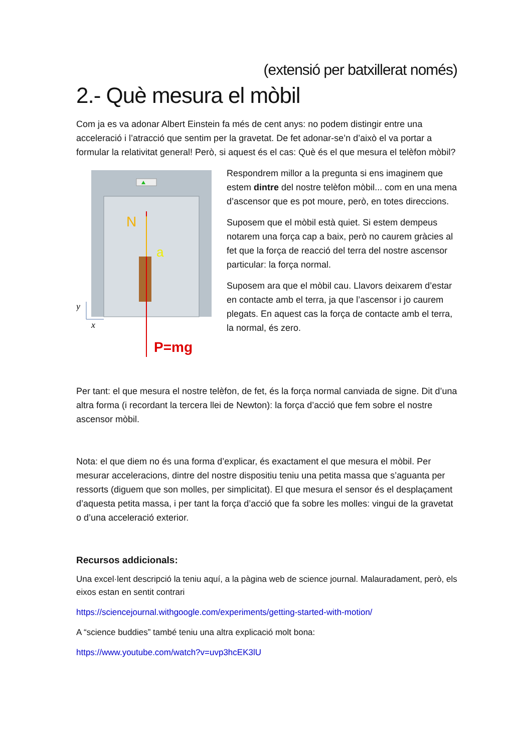(extensió per batxillerat només)
2.- Què mesura el mòbil
Com ja es va adonar Albert Einstein fa més de cent anys: no podem distingir entre una acceleració i l’atracció que sentim per la gravetat. De fet adonar-se’n d’això el va portar a formular la relativitat general! Però, si aquest és el cas: Què és el que mesura el telèfon mòbil?
N
a
P=mg
y
x
Respondrem millor a la pregunta si ens imaginem que estem dintre del nostre telèfon mòbil... com en una mena d’ascensor que es pot moure, però, en totes direccions.
Suposem que el mòbil està quiet. Si estem dempeus notarem una força cap a baix, però no caurem gràcies al fet que la força de reacció del terra del nostre ascensor particular: la força normal.
Suposem ara que el mòbil cau. Llavors deixarem d’estar en contacte amb el terra, ja que l’ascensor i jo caurem plegats. En aquest cas la força de contacte amb el terra, la normal, és zero.
Per tant: el que mesura el nostre telèfon, de fet, és la força normal canviada de signe. Dit d’una altra forma (i recordant la tercera llei de Newton): la força d’acció que fem sobre el nostre ascensor mòbil.
Nota: el que diem no és una forma d’explicar, és exactament el que mesura el mòbil. Per mesurar acceleracions, dintre del nostre dispositiu teniu una petita massa que s’aguanta per ressorts (diguem que son molles, per simplicitat). El que mesura el sensor és el desplaçament d’aquesta petita massa, i per tant la força d’acció que fa sobre les molles: vingui de la gravetat o d’una acceleració exterior.
Recursos addicionals:
Una excel·lent descripció la teniu aquí, a la pàgina web de science journal. Malauradament, però, els eixos estan en sentit contrari
https://sciencejournal.withgoogle.com/experiments/getting-started-with-motion/
A “science buddies” també teniu una altra explicació molt bona:
https://www.youtube.com/watch?v=uvp3hcEK3lU